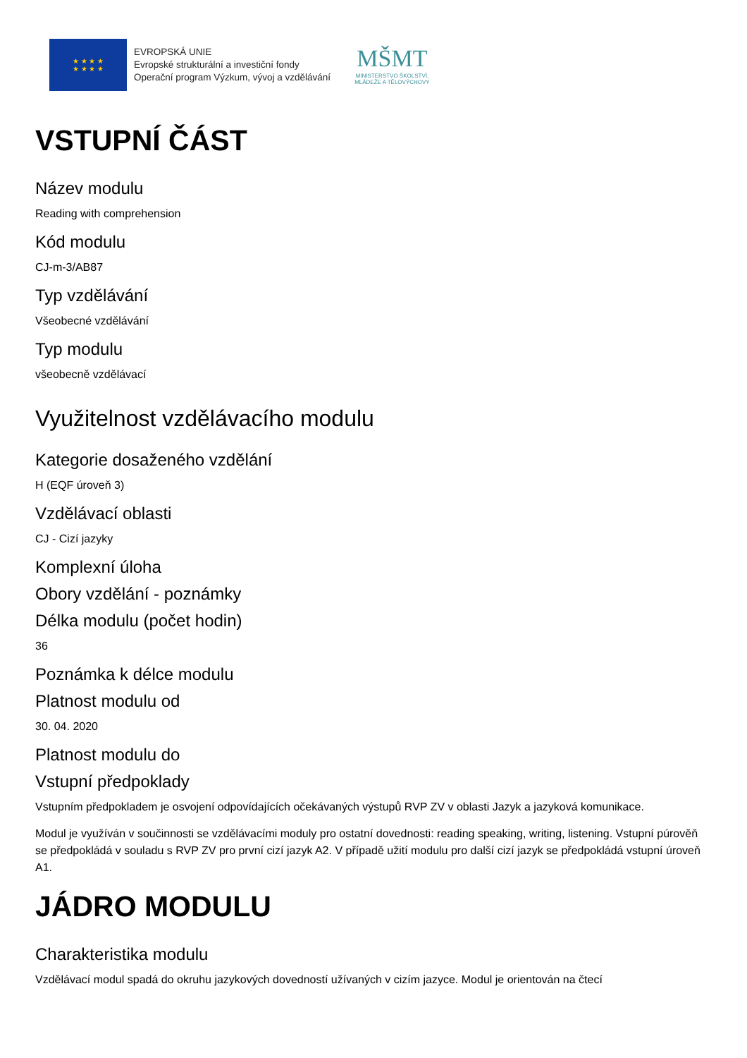★ ★ ★ ★
★ ★ ★ ★
EVROPSKÁ UNIE
Evropské strukturální a investiční fondy
Operační program Výzkum, vývoj a vzdělávání
MŠMT
MINISTERSTVO ŠKOLSTVÍ,
MLÁDEŽE A TĚLOVÝCHOVY
VSTUPNÍ ČÁST
Název modulu
Reading with comprehension
Kód modulu
CJ-m-3/AB87
Typ vzdělávání
Všeobecné vzdělávání
Typ modulu
všeobecně vzdělávací
Využitelnost vzdělávacího modulu
Kategorie dosaženého vzdělání
H (EQF úroveň 3)
Vzdělávací oblasti
CJ - Cizí jazyky
Komplexní úloha
Obory vzdělání - poznámky
Délka modulu (počet hodin)
36
Poznámka k délce modulu
Platnost modulu od
30. 04. 2020
Platnost modulu do
Vstupní předpoklady
Vstupním předpokladem je osvojení odpovídajících očekávaných výstupů RVP ZV v oblasti Jazyk a jazyková komunikace.
Modul je využíván v součinnosti se vzdělávacími moduly pro ostatní dovednosti: reading speaking, writing, listening. Vstupní púrověň se předpokládá v souladu s RVP ZV pro první cizí jazyk A2. V případě užití modulu pro další cizí jazyk se předpokládá vstupní úroveň A1.
JÁDRO MODULU
Charakteristika modulu
Vzdělávací modul spadá do okruhu jazykových dovedností užívaných v cizím jazyce. Modul je orientován na čtecí